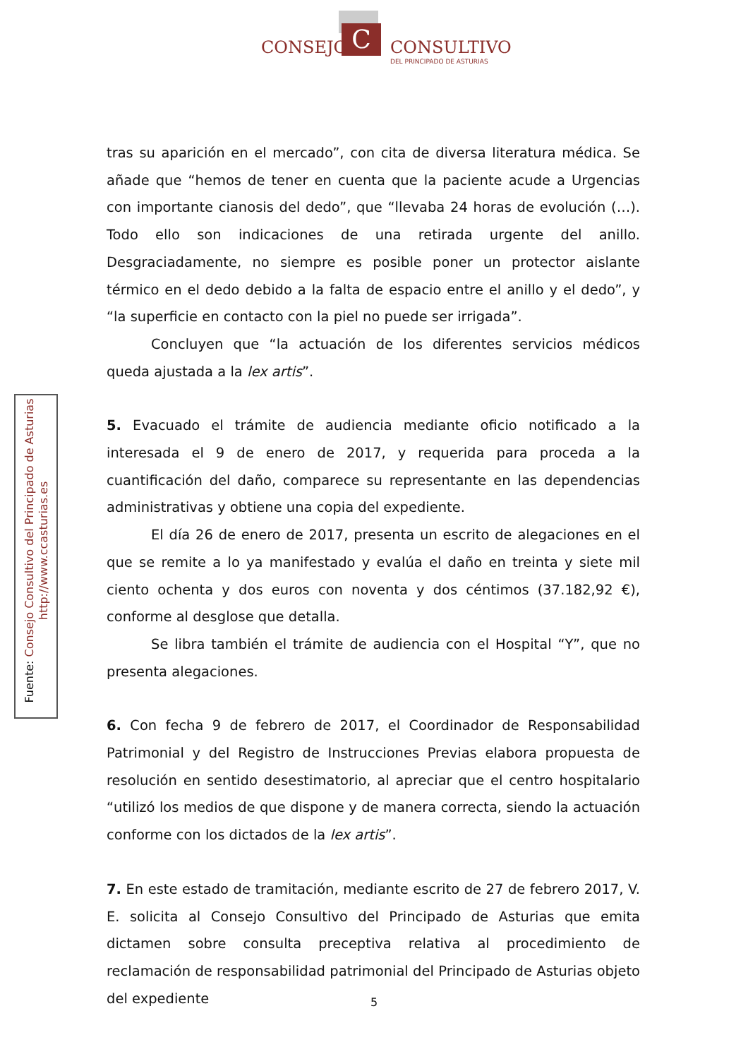C
CONSEJO CONSULTIVO
DEL PRINCIPADO DE ASTURIAS
Fuente: Consejo Consultivo del Principado de Asturias
http://www.ccasturias.es
tras su aparición en el mercado”, con cita de diversa literatura médica. Se añade que “hemos de tener en cuenta que la paciente acude a Urgencias con importante cianosis del dedo”, que “llevaba 24 horas de evolución (…). Todo ello son indicaciones de una retirada urgente del anillo. Desgraciadamente, no siempre es posible poner un protector aislante térmico en el dedo debido a la falta de espacio entre el anillo y el dedo”, y “la superficie en contacto con la piel no puede ser irrigada”.
Concluyen que “la actuación de los diferentes servicios médicos queda ajustada a la lex artis”.
5. Evacuado el trámite de audiencia mediante oficio notificado a la interesada el 9 de enero de 2017, y requerida para proceda a la cuantificación del daño, comparece su representante en las dependencias administrativas y obtiene una copia del expediente.
El día 26 de enero de 2017, presenta un escrito de alegaciones en el que se remite a lo ya manifestado y evalúa el daño en treinta y siete mil ciento ochenta y dos euros con noventa y dos céntimos (37.182,92 €), conforme al desglose que detalla.
Se libra también el trámite de audiencia con el Hospital “Y”, que no presenta alegaciones.
6. Con fecha 9 de febrero de 2017, el Coordinador de Responsabilidad Patrimonial y del Registro de Instrucciones Previas elabora propuesta de resolución en sentido desestimatorio, al apreciar que el centro hospitalario “utilizó los medios de que dispone y de manera correcta, siendo la actuación conforme con los dictados de la lex artis”.
7. En este estado de tramitación, mediante escrito de 27 de febrero 2017, V. E. solicita al Consejo Consultivo del Principado de Asturias que emita dictamen sobre consulta preceptiva relativa al procedimiento de reclamación de responsabilidad patrimonial del Principado de Asturias objeto del expediente
5